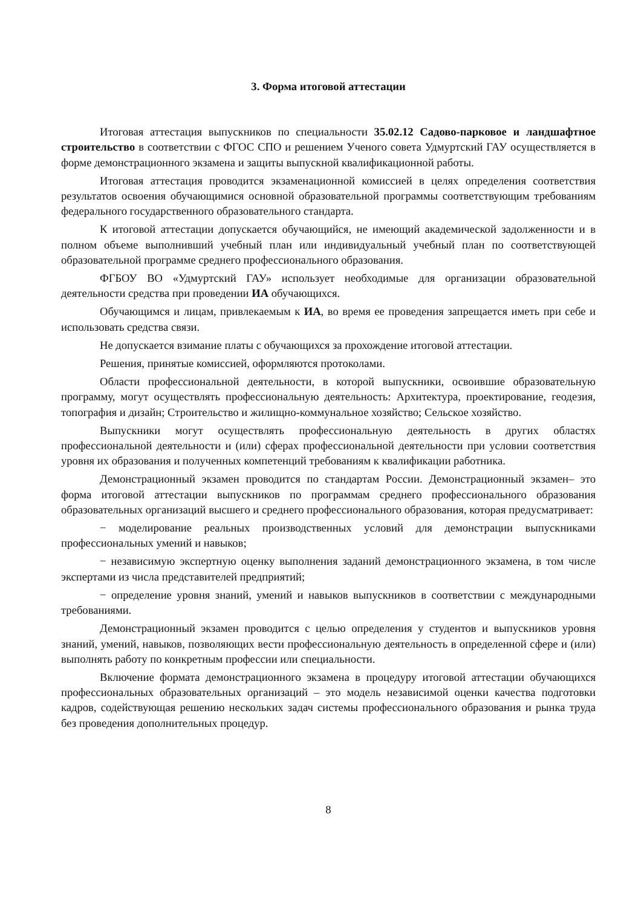3. Форма итоговой аттестации
Итоговая аттестация выпускников по специальности 35.02.12 Садово-парковое и ландшафтное строительство в соответствии с ФГОС СПО и решением Ученого совета Удмуртский ГАУ осуществляется в форме демонстрационного экзамена и защиты выпускной квалификационной работы.
Итоговая аттестация проводится экзаменационной комиссией в целях определения соответствия результатов освоения обучающимися основной образовательной программы соответствующим требованиям федерального государственного образовательного стандарта.
К итоговой аттестации допускается обучающийся, не имеющий академической задолженности и в полном объеме выполнивший учебный план или индивидуальный учебный план по соответствующей образовательной программе среднего профессионального образования.
ФГБОУ ВО «Удмуртский ГАУ» использует необходимые для организации образовательной деятельности средства при проведении ИА обучающихся.
Обучающимся и лицам, привлекаемым к ИА, во время ее проведения запрещается иметь при себе и использовать средства связи.
Не допускается взимание платы с обучающихся за прохождение итоговой аттестации.
Решения, принятые комиссией, оформляются протоколами.
Области профессиональной деятельности, в которой выпускники, освоившие образовательную программу, могут осуществлять профессиональную деятельность: Архитектура, проектирование, геодезия, топография и дизайн; Строительство и жилищно-коммунальное хозяйство; Сельское хозяйство.
Выпускники могут осуществлять профессиональную деятельность в других областях профессиональной деятельности и (или) сферах профессиональной деятельности при условии соответствия уровня их образования и полученных компетенций требованиям к квалификации работника.
Демонстрационный экзамен проводится по стандартам России. Демонстрационный экзамен– это форма итоговой аттестации выпускников по программам среднего профессионального образования образовательных организаций высшего и среднего профессионального образования, которая предусматривает:
− моделирование реальных производственных условий для демонстрации выпускниками профессиональных умений и навыков;
− независимую экспертную оценку выполнения заданий демонстрационного экзамена, в том числе экспертами из числа представителей предприятий;
− определение уровня знаний, умений и навыков выпускников в соответствии с международными требованиями.
Демонстрационный экзамен проводится с целью определения у студентов и выпускников уровня знаний, умений, навыков, позволяющих вести профессиональную деятельность в определенной сфере и (или) выполнять работу по конкретным профессии или специальности.
Включение формата демонстрационного экзамена в процедуру итоговой аттестации обучающихся профессиональных образовательных организаций – это модель независимой оценки качества подготовки кадров, содействующая решению нескольких задач системы профессионального образования и рынка труда без проведения дополнительных процедур.
8